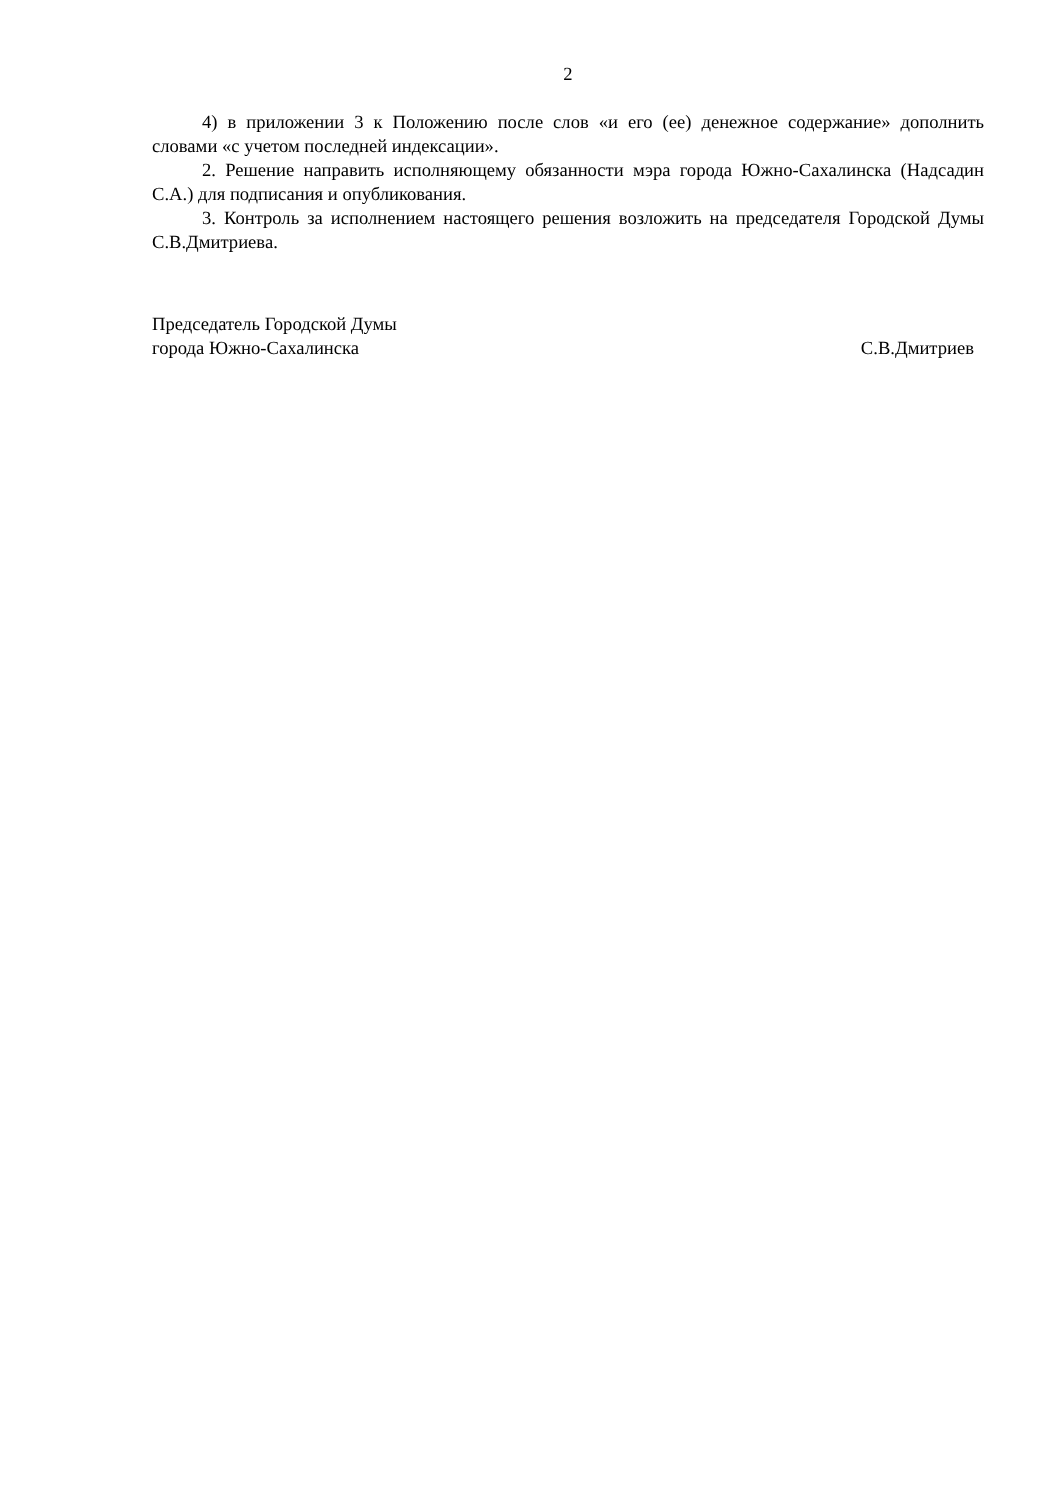2
4) в приложении 3 к Положению после слов «и его (ее) денежное содержание» дополнить словами «с учетом последней индексации».
2. Решение направить исполняющему обязанности мэра города Южно-Сахалинска (Надсадин С.А.) для подписания и опубликования.
3. Контроль за исполнением настоящего решения возложить на председателя Городской Думы С.В.Дмитриева.
Председатель Городской Думы
города Южно-Сахалинска С.В.Дмитриев